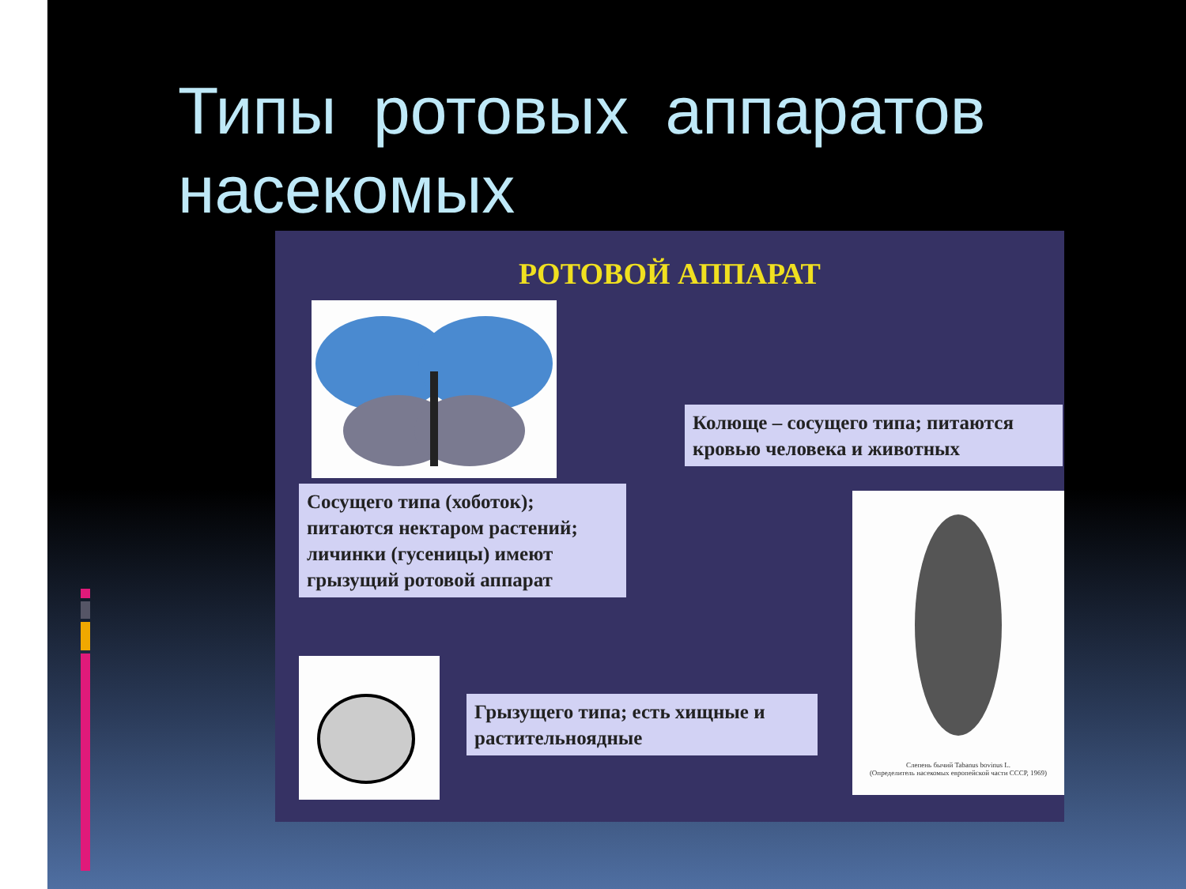Типы ротовых аппаратов насекомых
РОТОВОЙ АППАРАТ
Сосущего типа (хоботок); питаются нектаром растений; личинки (гусеницы) имеют грызущий ротовой аппарат
Колюще – сосущего типа; питаются кровью человека и животных
Грызущего типа; есть хищные и растительноядные
Слепень бычий Tabanus bovinus L.
(Определитель насекомых европейской части СССР, 1969)